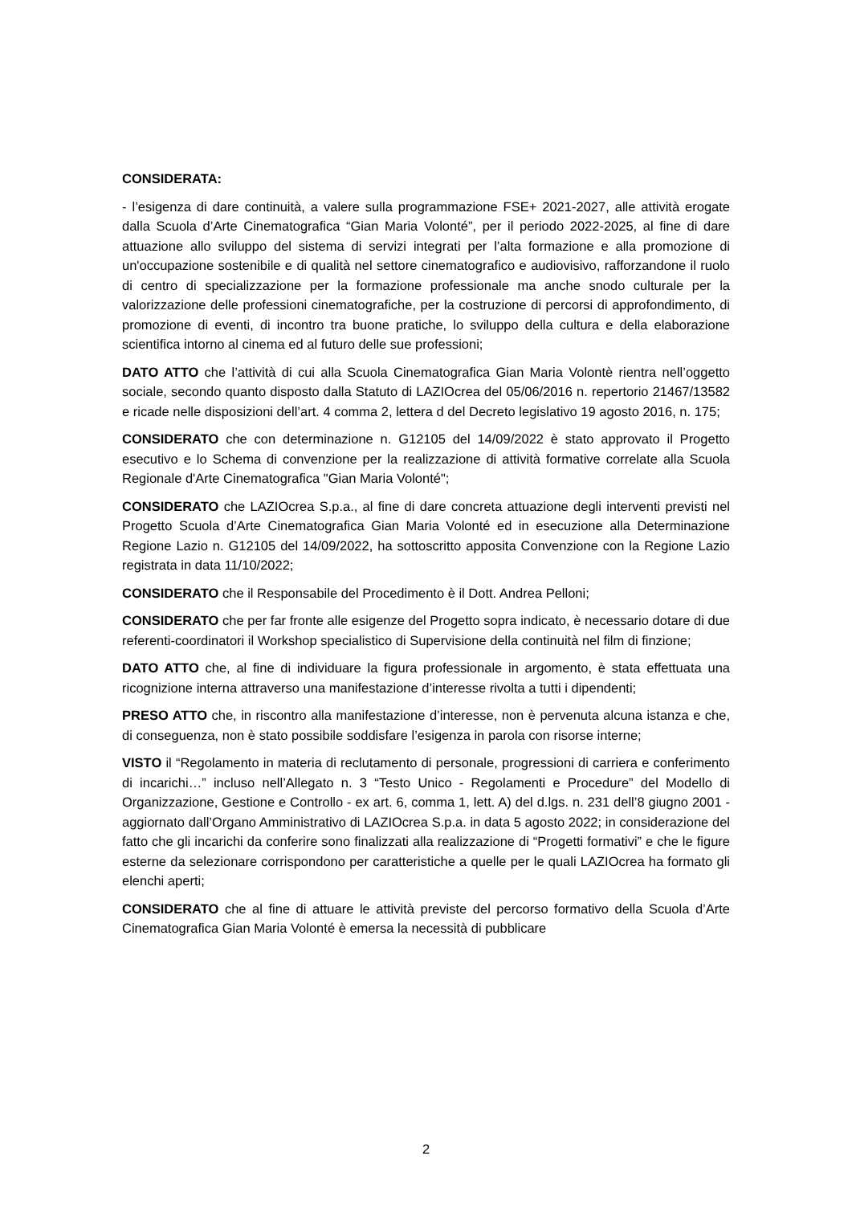CONSIDERATA:
- l’esigenza di dare continuità, a valere sulla programmazione FSE+ 2021-2027, alle attività erogate dalla Scuola d’Arte Cinematografica “Gian Maria Volonté”, per il periodo 2022-2025, al fine di dare attuazione allo sviluppo del sistema di servizi integrati per l’alta formazione e alla promozione di un'occupazione sostenibile e di qualità nel settore cinematografico e audiovisivo, rafforzandone il ruolo di centro di specializzazione per la formazione professionale ma anche snodo culturale per la valorizzazione delle professioni cinematografiche, per la costruzione di percorsi di approfondimento, di promozione di eventi, di incontro tra buone pratiche, lo sviluppo della cultura e della elaborazione scientifica intorno al cinema ed al futuro delle sue professioni;
DATO ATTO che l’attività di cui alla Scuola Cinematografica Gian Maria Volontè rientra nell’oggetto sociale, secondo quanto disposto dalla Statuto di LAZIOcrea del 05/06/2016 n. repertorio 21467/13582 e ricade nelle disposizioni dell’art. 4 comma 2, lettera d del Decreto legislativo 19 agosto 2016, n. 175;
CONSIDERATO che con determinazione n. G12105 del 14/09/2022 è stato approvato il Progetto esecutivo e lo Schema di convenzione per la realizzazione di attività formative correlate alla Scuola Regionale d'Arte Cinematografica "Gian Maria Volonté";
CONSIDERATO che LAZIOcrea S.p.a., al fine di dare concreta attuazione degli interventi previsti nel Progetto Scuola d’Arte Cinematografica Gian Maria Volonté ed in esecuzione alla Determinazione Regione Lazio n. G12105 del 14/09/2022, ha sottoscritto apposita Convenzione con la Regione Lazio registrata in data 11/10/2022;
CONSIDERATO che il Responsabile del Procedimento è il Dott. Andrea Pelloni;
CONSIDERATO che per far fronte alle esigenze del Progetto sopra indicato, è necessario dotare di due referenti-coordinatori il Workshop specialistico di Supervisione della continuità nel film di finzione;
DATO ATTO che, al fine di individuare la figura professionale in argomento, è stata effettuata una ricognizione interna attraverso una manifestazione d’interesse rivolta a tutti i dipendenti;
PRESO ATTO che, in riscontro alla manifestazione d’interesse, non è pervenuta alcuna istanza e che, di conseguenza, non è stato possibile soddisfare l’esigenza in parola con risorse interne;
VISTO il “Regolamento in materia di reclutamento di personale, progressioni di carriera e conferimento di incarichi…” incluso nell’Allegato n. 3 “Testo Unico - Regolamenti e Procedure” del Modello di Organizzazione, Gestione e Controllo - ex art. 6, comma 1, lett. A) del d.lgs. n. 231 dell’8 giugno 2001 - aggiornato dall’Organo Amministrativo di LAZIOcrea S.p.a. in data 5 agosto 2022; in considerazione del fatto che gli incarichi da conferire sono finalizzati alla realizzazione di “Progetti formativi” e che le figure esterne da selezionare corrispondono per caratteristiche a quelle per le quali LAZIOcrea ha formato gli elenchi aperti;
CONSIDERATO che al fine di attuare le attività previste del percorso formativo della Scuola d’Arte Cinematografica Gian Maria Volonté è emersa la necessità di pubblicare
2